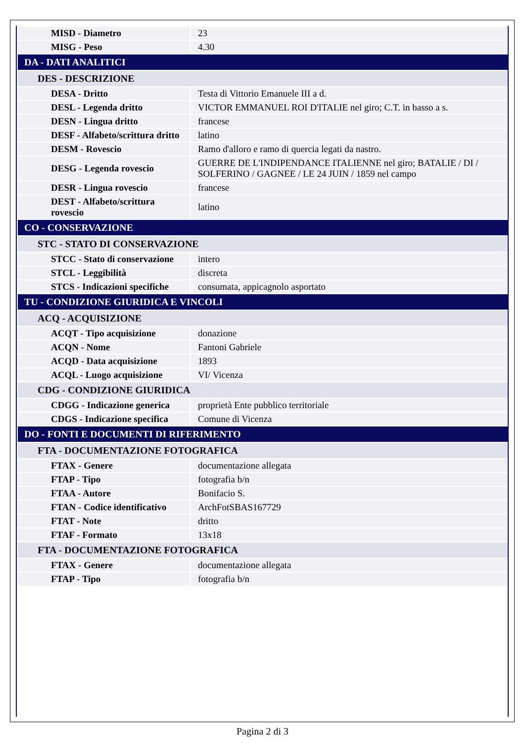| MISD - Diametro | 23 |
| MISG - Peso | 4.30 |
| DA - DATI ANALITICI | |
| DES - DESCRIZIONE | |
| DESA - Dritto | Testa di Vittorio Emanuele III a d. |
| DESL - Legenda dritto | VICTOR EMMANUEL ROI D'ITALIE nel giro; C.T. in basso a s. |
| DESN - Lingua dritto | francese |
| DESF - Alfabeto/scrittura dritto | latino |
| DESM - Rovescio | Ramo d'alloro e ramo di quercia legati da nastro. |
| DESG - Legenda rovescio | GUERRE DE L'INDIPENDANCE ITALIENNE nel giro; BATALIE / DI / SOLFERINO / GAGNEE / LE 24 JUIN / 1859 nel campo |
| DESR - Lingua rovescio | francese |
| DEST - Alfabeto/scrittura rovescio | latino |
| CO - CONSERVAZIONE | |
| STC - STATO DI CONSERVAZIONE | |
| STCC - Stato di conservazione | intero |
| STCL - Leggibilità | discreta |
| STCS - Indicazioni specifiche | consumata, appicagnolo asportato |
| TU - CONDIZIONE GIURIDICA E VINCOLI | |
| ACQ - ACQUISIZIONE | |
| ACQT - Tipo acquisizione | donazione |
| ACQN - Nome | Fantoni Gabriele |
| ACQD - Data acquisizione | 1893 |
| ACQL - Luogo acquisizione | VI/ Vicenza |
| CDG - CONDIZIONE GIURIDICA | |
| CDGG - Indicazione generica | proprietà Ente pubblico territoriale |
| CDGS - Indicazione specifica | Comune di Vicenza |
| DO - FONTI E DOCUMENTI DI RIFERIMENTO | |
| FTA - DOCUMENTAZIONE FOTOGRAFICA | |
| FTAX - Genere | documentazione allegata |
| FTAP - Tipo | fotografia b/n |
| FTAA - Autore | Bonifacio S. |
| FTAN - Codice identificativo | ArchFotSBAS167729 |
| FTAT - Note | dritto |
| FTAF - Formato | 13x18 |
| FTA - DOCUMENTAZIONE FOTOGRAFICA | |
| FTAX - Genere | documentazione allegata |
| FTAP - Tipo | fotografia b/n |
Pagina 2 di 3